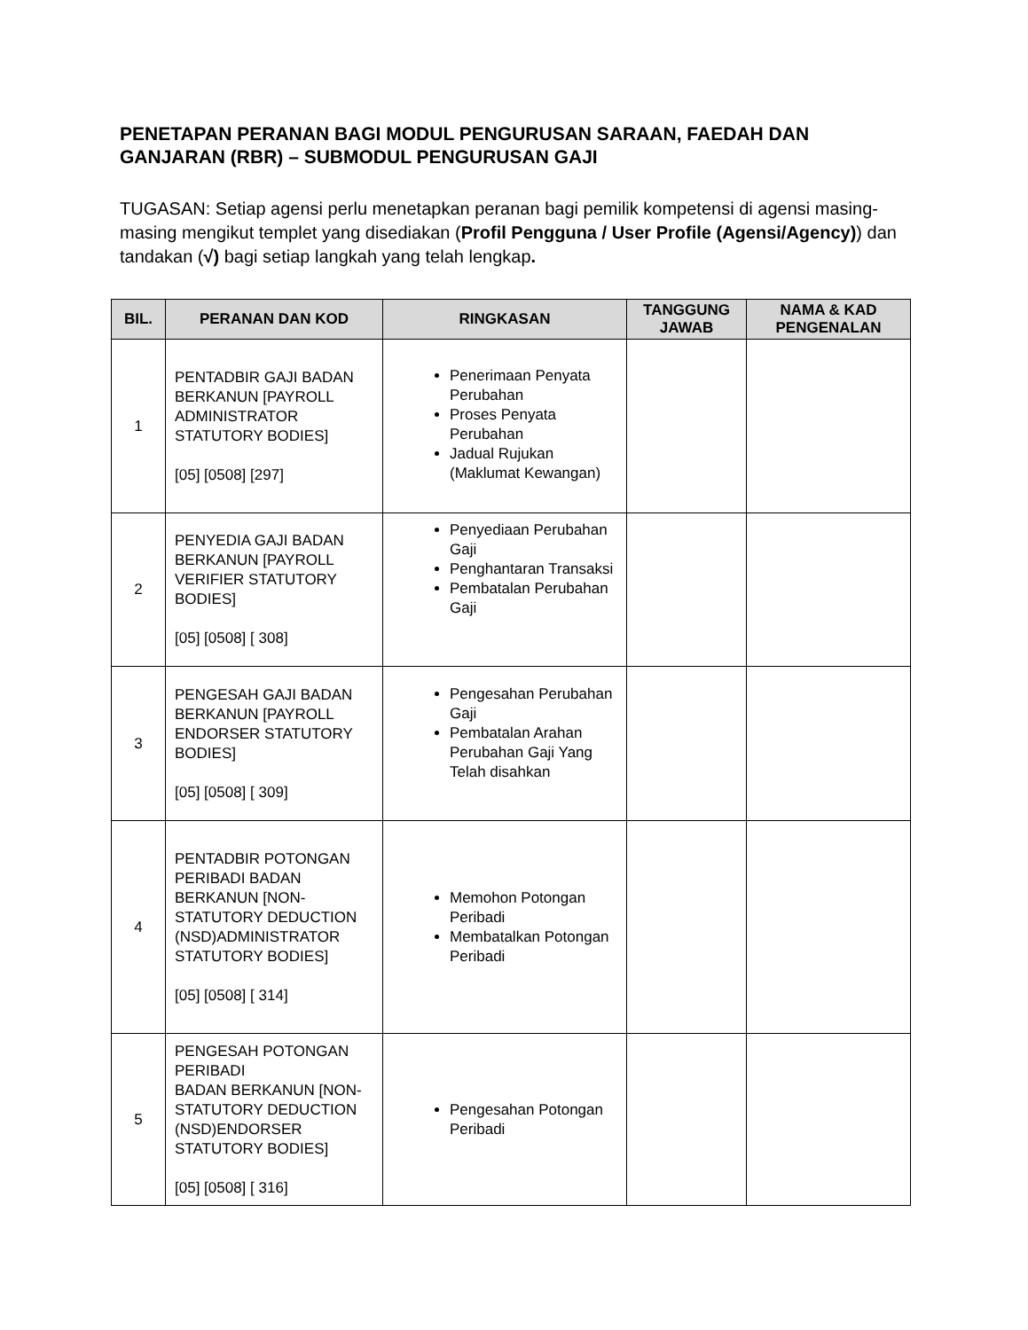PENETAPAN PERANAN BAGI MODUL PENGURUSAN SARAAN, FAEDAH DAN GANJARAN (RBR) – SUBMODUL PENGURUSAN GAJI
TUGASAN: Setiap agensi perlu menetapkan peranan bagi pemilik kompetensi di agensi masing-masing mengikut templet yang disediakan (Profil Pengguna / User Profile (Agensi/Agency)) dan tandakan (√) bagi setiap langkah yang telah lengkap.
| BIL. | PERANAN DAN KOD | RINGKASAN | TANGGUNG JAWAB | NAMA & KAD PENGENALAN |
| --- | --- | --- | --- | --- |
| 1 | PENTADBIR GAJI BADAN BERKANUN [PAYROLL ADMINISTRATOR STATUTORY BODIES] [05] [0508] [297] | Penerimaan Penyata Perubahan Proses Penyata Perubahan Jadual Rujukan (Maklumat Kewangan) | | |
| 2 | PENYEDIA GAJI BADAN BERKANUN [PAYROLL VERIFIER STATUTORY BODIES] [05] [0508] [ 308] | Penyediaan Perubahan Gaji Penghantaran Transaksi Pembatalan Perubahan Gaji | | |
| 3 | PENGESAH GAJI BADAN BERKANUN [PAYROLL ENDORSER STATUTORY BODIES] [05] [0508] [ 309] | Pengesahan Perubahan Gaji Pembatalan Arahan Perubahan Gaji Yang Telah disahkan | | |
| 4 | PENTADBIR POTONGAN PERIBADI BADAN BERKANUN [NON-STATUTORY DEDUCTION (NSD)ADMINISTRATOR STATUTORY BODIES] [05] [0508] [ 314] | Memohon Potongan Peribadi Membatalkan Potongan Peribadi | | |
| 5 | PENGESAH POTONGAN PERIBADI BADAN BERKANUN [NON-STATUTORY DEDUCTION (NSD)ENDORSER STATUTORY BODIES] [05] [0508] [ 316] | Pengesahan Potongan Peribadi | | |